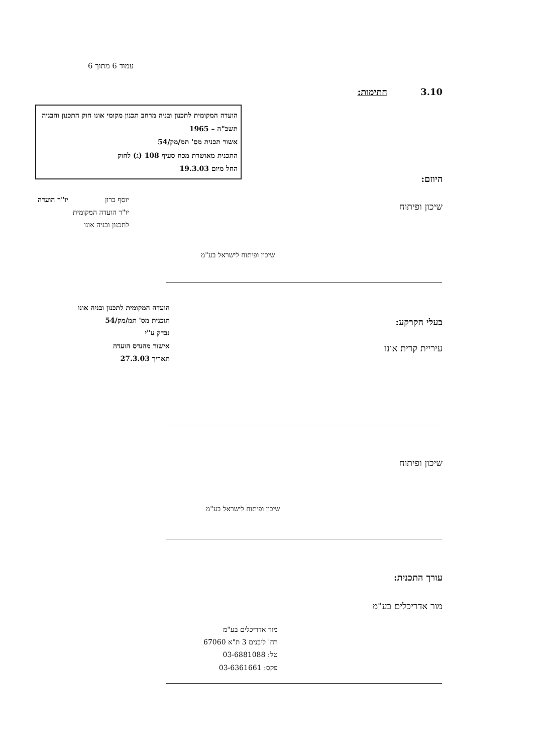עמוד 6 מתוך 6
3.10 חתימות:
הועדה המקומית לתכנון ובניה מרחב תכנון מקומי אונו חוק התכנון והבניה תשכ"ה – 1965
אשור תכנית מס' תמ/מק/54
התכנית מאושרת מכח סעיף 108 (ג) לחוק
החל מיום 19.3.03
יו"ר הועדה
יוסף ברון
יו"ר הועדה המקומית
לתכנון ובניה אונו
היוזם:
שיכון ופיתוח
שיכון ופיתוח לישראל בע"מ
הועדה המקומית לתכנון ובניה אונו
תוכנית מס' תמ/מק/54
נבדק ע"י
אישור מהנדס הועדה
תאריך 27.3.03
בעלי הקרקע:
עיריית קרית אונו
שיכון ופיתוח
שיכון ופיתוח לישראל בע"מ
עורך התכנית:
מור אדריכלים בע"מ
מור אדריכלים בע"מ
רח' ליבנים 3 ת"א 67060
טל: 03-6881088
פקס: 03-6361661